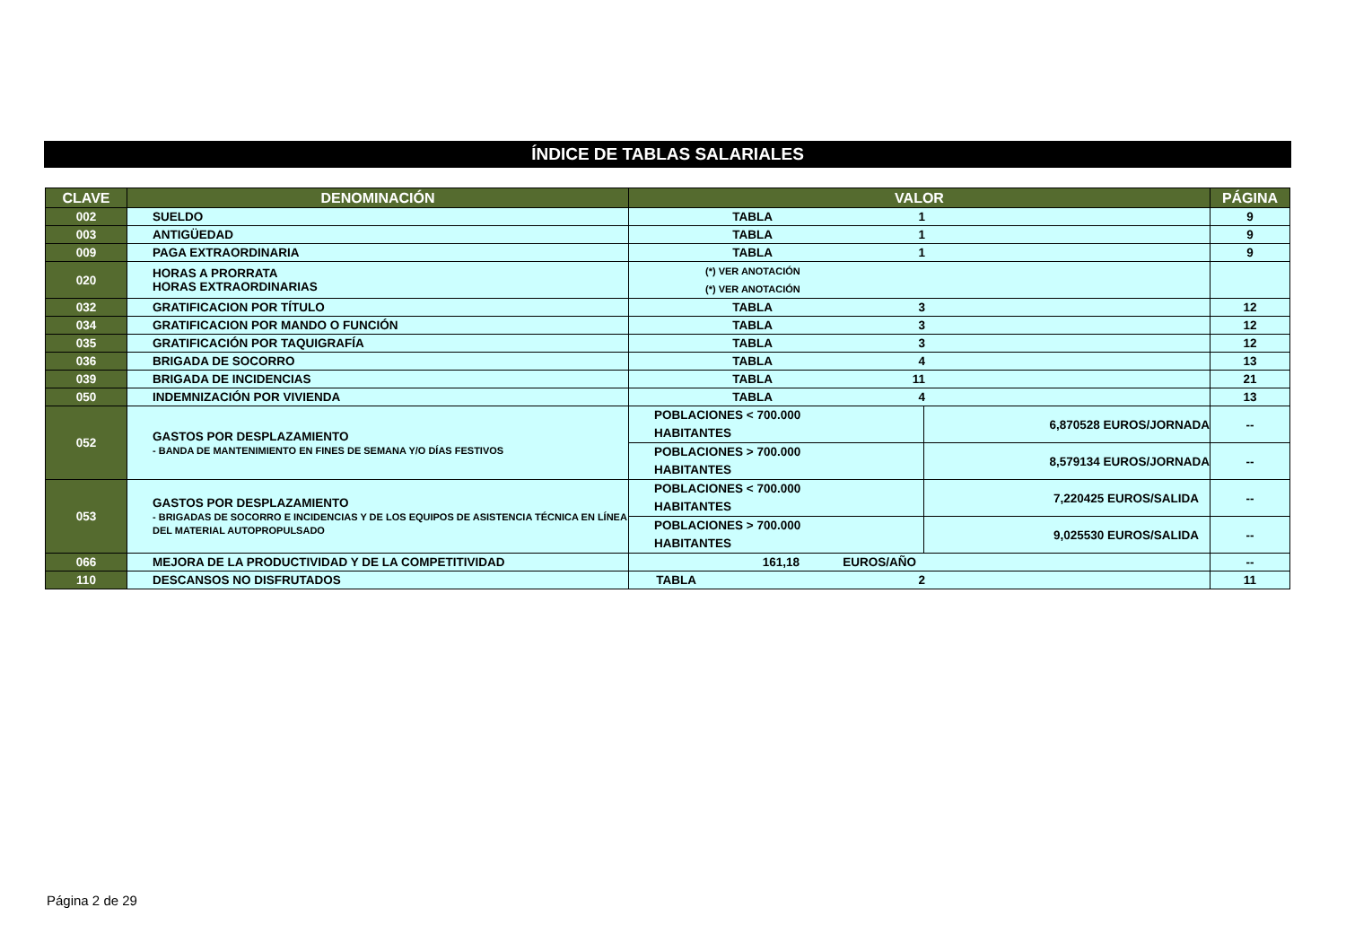ÍNDICE DE TABLAS SALARIALES
| CLAVE | DENOMINACIÓN | VALOR | | PÁGINA |
| --- | --- | --- | --- | --- |
| 002 | SUELDO | TABLA 1 | | 9 |
| 003 | ANTIGÜEDAD | TABLA 1 | | 9 |
| 009 | PAGA EXTRAORDINARIA | TABLA 1 | | 9 |
| 020 | HORAS A PRORRATA HORAS EXTRAORDINARIAS | (*) VER ANOTACIÓN (*) VER ANOTACIÓN | | |
| 032 | GRATIFICACION POR TÍTULO | TABLA 3 | | 12 |
| 034 | GRATIFICACION POR MANDO O FUNCIÓN | TABLA 3 | | 12 |
| 035 | GRATIFICACIÓN POR TAQUIGRAFÍA | TABLA 3 | | 12 |
| 036 | BRIGADA DE SOCORRO | TABLA 4 | | 13 |
| 039 | BRIGADA DE INCIDENCIAS | TABLA 11 | | 21 |
| 050 | INDEMNIZACIÓN POR VIVIENDA | TABLA 4 | | 13 |
| 052 | GASTOS POR DESPLAZAMIENTO - BANDA DE MANTENIMIENTO EN FINES DE SEMANA Y/O DÍAS FESTIVOS | POBLACIONES < 700.000 HABITANTES | 6,870528 EUROS/JORNADA | -- |
| | | POBLACIONES > 700.000 HABITANTES | 8,579134 EUROS/JORNADA | -- |
| 053 | GASTOS POR DESPLAZAMIENTO - BRIGADAS DE SOCORRO E INCIDENCIAS Y DE LOS EQUIPOS DE ASISTENCIA TÉCNICA EN LÍNEA DEL MATERIAL AUTOPROPULSADO | POBLACIONES < 700.000 HABITANTES | 7,220425 EUROS/SALIDA | -- |
| | | POBLACIONES > 700.000 HABITANTES | 9,025530 EUROS/SALIDA | -- |
| 066 | MEJORA DE LA PRODUCTIVIDAD Y DE LA COMPETITIVIDAD | 161,18 EUROS/AÑO | | -- |
| 110 | DESCANSOS NO DISFRUTADOS | TABLA 2 | | 11 |
Página 2 de 29